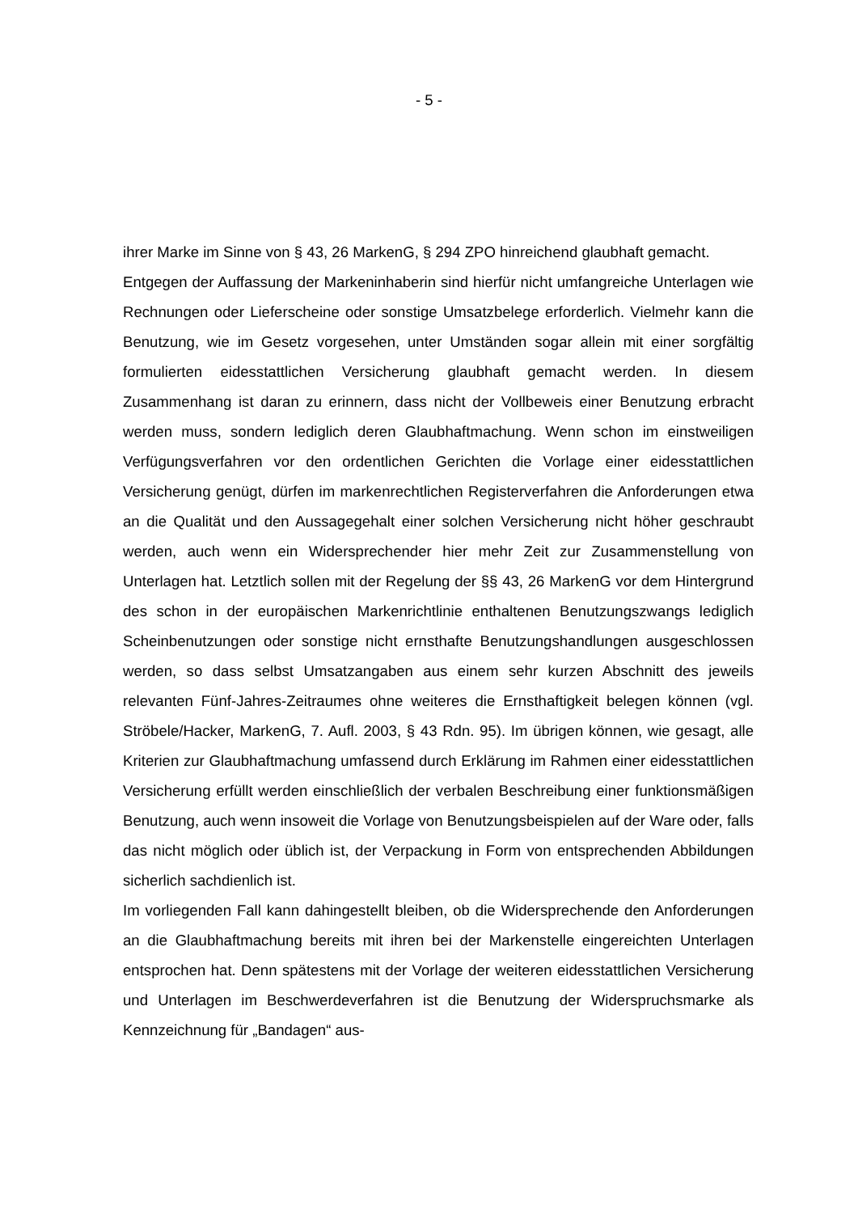- 5 -
ihrer Marke im Sinne von § 43, 26 MarkenG, § 294 ZPO hinreichend glaubhaft gemacht.
Entgegen der Auffassung der Markeninhaberin sind hierfür nicht umfangreiche Unterlagen wie Rechnungen oder Lieferscheine oder sonstige Umsatzbelege erforderlich. Vielmehr kann die Benutzung, wie im Gesetz vorgesehen, unter Umständen sogar allein mit einer sorgfältig formulierten eidesstattlichen Versiche­rung glaubhaft gemacht werden. In diesem Zusammenhang ist daran zu erinnern, dass nicht der Vollbeweis einer Benutzung erbracht werden muss, sondern ledig­lich deren Glaubhaftmachung. Wenn schon im einstweiligen Verfügungsverfahren vor den ordentlichen Gerichten die Vorlage einer eidesstattlichen Versicherung genügt, dürfen im markenrechtlichen Registerverfahren die Anforderungen etwa an die Qualität und den Aussagegehalt einer solchen Versicherung nicht höher geschraubt werden, auch wenn ein Widersprechender hier mehr Zeit zur Zusam­menstellung von Unterlagen hat. Letztlich sollen mit der Regelung der §§ 43, 26 MarkenG vor dem Hintergrund des schon in der europäischen Markenrichtlinie enthaltenen Benutzungszwangs lediglich Scheinbenutzungen oder sonstige nicht ernsthafte Benutzungshandlungen ausgeschlossen werden, so dass selbst Umsatzangaben aus einem sehr kurzen Abschnitt des jeweils relevanten Fünf-Jahres-Zeitraumes ohne weiteres die Ernsthaftigkeit belegen können (vgl. Ströbele/Hacker, MarkenG, 7. Aufl. 2003, § 43 Rdn. 95). Im übrigen können, wie gesagt, alle Kriterien zur Glaubhaftmachung umfassend durch Erklärung im Rah­men einer eidesstattlichen Versicherung erfüllt werden einschließlich der verbalen Beschreibung einer funktionsmäßigen Benutzung, auch wenn insoweit die Vorlage von Benutzungsbeispielen auf der Ware oder, falls das nicht möglich oder üblich ist, der Verpackung in Form von entsprechenden Abbildungen sicherlich sachdien­lich ist.
Im vorliegenden Fall kann dahingestellt bleiben, ob die Widersprechende den Anforderungen an die Glaubhaftmachung bereits mit ihren bei der Markenstelle eingereichten Unterlagen entsprochen hat. Denn spätestens mit der Vorlage der weiteren eidesstattlichen Versicherung und Unterlagen im Beschwerdeverfahren ist die Benutzung der Widerspruchsmarke als Kennzeichnung für „Bandagen“ aus-